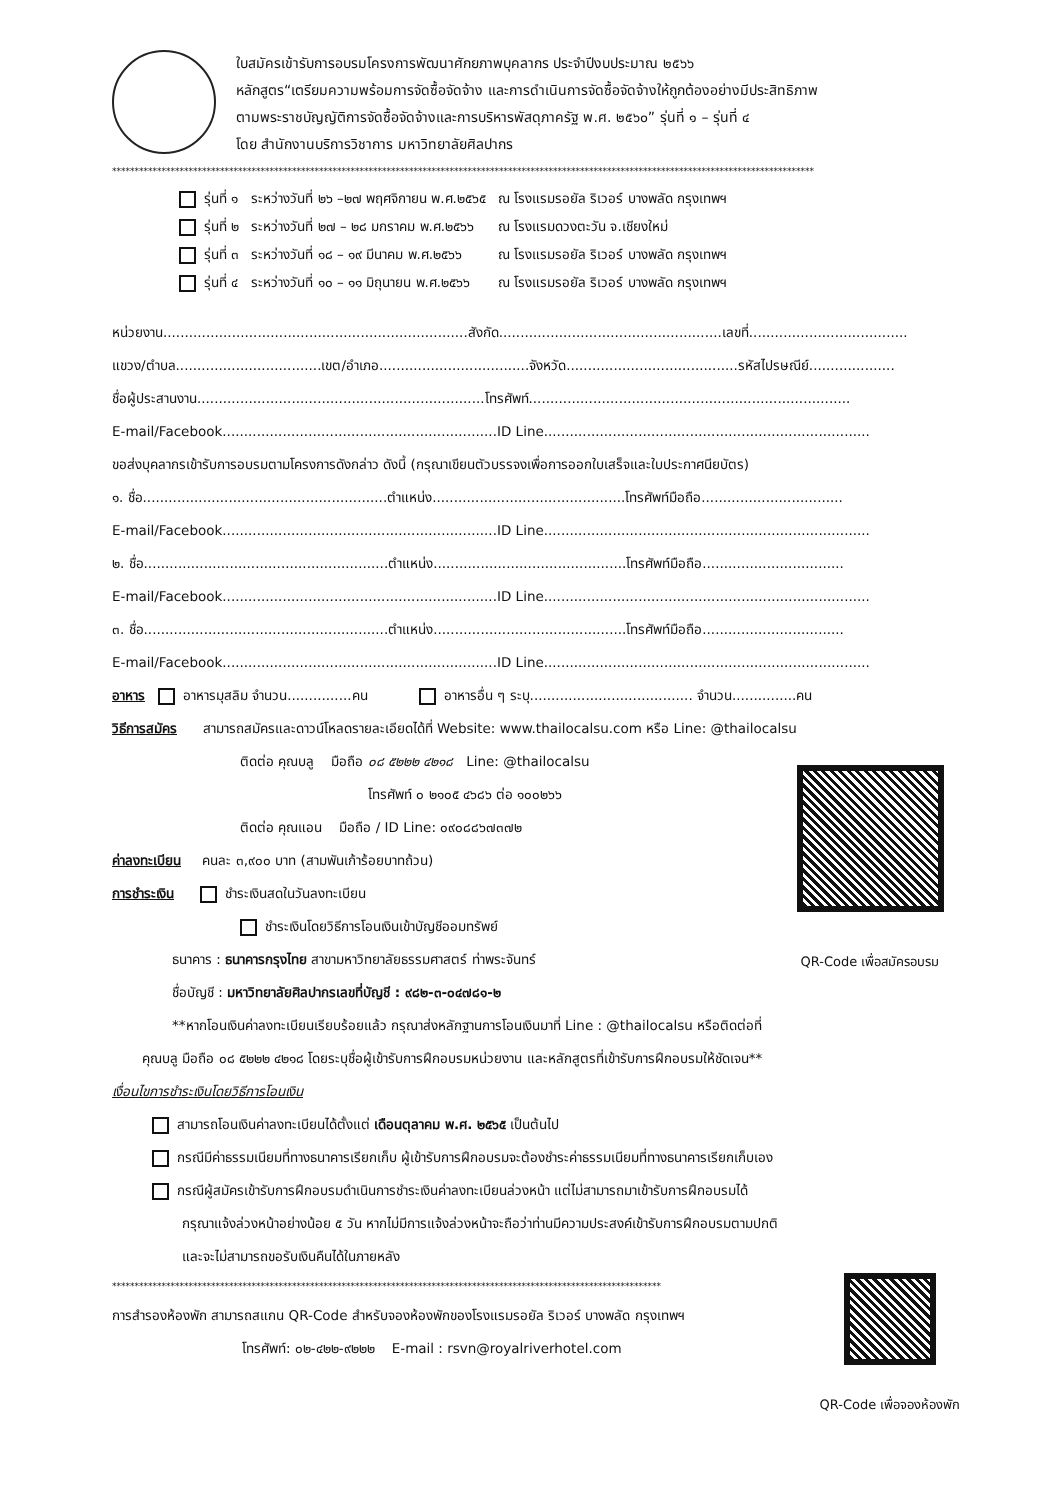ใบสมัครเข้ารับการอบรมโครงการพัฒนาศักยภาพบุคลากร ประจำปีงบประมาณ ๒๕๖๖
หลักสูตร“เตรียมความพร้อมการจัดซื้อจัดจ้าง และการดำเนินการจัดซื้อจัดจ้างให้ถูกต้องอย่างมีประสิทธิภาพ
ตามพระราชบัญญัติการจัดซื้อจัดจ้างและการบริหารพัสดุภาครัฐ พ.ศ. ๒๕๖๐” รุ่นที่ ๑ – รุ่นที่ ๔
โดย สำนักงานบริการวิชาการ มหาวิทยาลัยศิลปากร
************************************************************************************************************************************************************
| รุ่นที่ ๑ | ระหว่างวันที่ ๒๖ –๒๗ พฤศจิกายน พ.ศ.๒๕๖๕ | ณ โรงแรมรอยัล ริเวอร์ บางพลัด กรุงเทพฯ |
| รุ่นที่ ๒ | ระหว่างวันที่ ๒๗ – ๒๘ มกราคม พ.ศ.๒๕๖๖ | ณ โรงแรมดวงตะวัน จ.เชียงใหม่ |
| รุ่นที่ ๓ | ระหว่างวันที่ ๑๘ – ๑๙ มีนาคม พ.ศ.๒๕๖๖ | ณ โรงแรมรอยัล ริเวอร์ บางพลัด กรุงเทพฯ |
| รุ่นที่ ๔ | ระหว่างวันที่ ๑๐ – ๑๑ มิถุนายน พ.ศ.๒๕๖๖ | ณ โรงแรมรอยัล ริเวอร์ บางพลัด กรุงเทพฯ |
หน่วยงาน.......................................................................สังกัด....................................................เลขที่.....................................
แขวง/ตำบล..................................เขต/อำเภอ...................................จังหวัด........................................รหัสไปรษณีย์....................
ชื่อผู้ประสานงาน...................................................................โทรศัพท์...........................................................................
E-mail/Facebook................................................................ID Line............................................................................
ขอส่งบุคลากรเข้ารับการอบรมตามโครงการดังกล่าว ดังนี้ (กรุณาเขียนตัวบรรจงเพื่อการออกใบเสร็จและใบประกาศนียบัตร)
๑. ชื่อ.........................................................ตำแหน่ง.............................................โทรศัพท์มือถือ.................................
E-mail/Facebook................................................................ID Line............................................................................
๒. ชื่อ.........................................................ตำแหน่ง.............................................โทรศัพท์มือถือ.................................
E-mail/Facebook................................................................ID Line............................................................................
๓. ชื่อ.........................................................ตำแหน่ง.............................................โทรศัพท์มือถือ.................................
E-mail/Facebook................................................................ID Line............................................................................
อาหาร อาหารมุสลิม จำนวน...............คน อาหารอื่น ๆ ระบุ...................................... จำนวน...............คน
วิธีการสมัคร สามารถสมัครและดาวน์โหลดรายละเอียดได้ที่ Website: www.thailocalsu.com หรือ Line: @thailocalsu
ติดต่อ คุณบลู มือถือ ๐๘ ๕๒๒๒ ๔๒๑๘ Line: @thailocalsu
โทรศัพท์ ๐ ๒๑๐๕ ๔๖๘๖ ต่อ ๑๐๐๒๖๖
ติดต่อ คุณแอน มือถือ / ID Line: ๐๙๐๘๘๖๗๓๗๒
ค่าลงทะเบียน คนละ ๓,๙๐๐ บาท (สามพันเก้าร้อยบาทถ้วน)
การชำระเงิน ชำระเงินสดในวันลงทะเบียน
ชำระเงินโดยวิธีการโอนเงินเข้าบัญชีออมทรัพย์
ธนาคาร : ธนาคารกรุงไทย สาขามหาวิทยาลัยธรรมศาสตร์ ท่าพระจันทร์
ชื่อบัญชี : มหาวิทยาลัยศิลปากรเลขที่บัญชี : ๙๘๒-๓-๐๔๗๘๑-๒
QR-Code เพื่อสมัครอบรม
**หากโอนเงินค่าลงทะเบียนเรียบร้อยแล้ว กรุณาส่งหลักฐานการโอนเงินมาที่ Line : @thailocalsu หรือติดต่อที่
คุณบลู มือถือ ๐๘ ๕๒๒๒ ๔๒๑๘ โดยระบุชื่อผู้เข้ารับการฝึกอบรมหน่วยงาน และหลักสูตรที่เข้ารับการฝึกอบรมให้ชัดเจน**
เงื่อนไขการชำระเงินโดยวิธีการโอนเงิน
สามารถโอนเงินค่าลงทะเบียนได้ตั้งแต่ เดือนตุลาคม พ.ศ. ๒๕๖๕ เป็นต้นไป
กรณีมีค่าธรรมเนียมที่ทางธนาคารเรียกเก็บ ผู้เข้ารับการฝึกอบรมจะต้องชำระค่าธรรมเนียมที่ทางธนาคารเรียกเก็บเอง
กรณีผู้สมัครเข้ารับการฝึกอบรมดำเนินการชำระเงินค่าลงทะเบียนล่วงหน้า แต่ไม่สามารถมาเข้ารับการฝึกอบรมได้
กรุณาแจ้งล่วงหน้าอย่างน้อย ๕ วัน หากไม่มีการแจ้งล่วงหน้าจะถือว่าท่านมีความประสงค์เข้ารับการฝึกอบรมตามปกติ
และจะไม่สามารถขอรับเงินคืนได้ในภายหลัง
**************************************************************************************************************************
การสำรองห้องพัก สามารถสแกน QR-Code สำหรับจองห้องพักของโรงแรมรอยัล ริเวอร์ บางพลัด กรุงเทพฯ
โทรศัพท์: ๐๒-๔๒๒-๙๒๒๒ E-mail : rsvn@royalriverhotel.com
QR-Code เพื่อจองห้องพัก